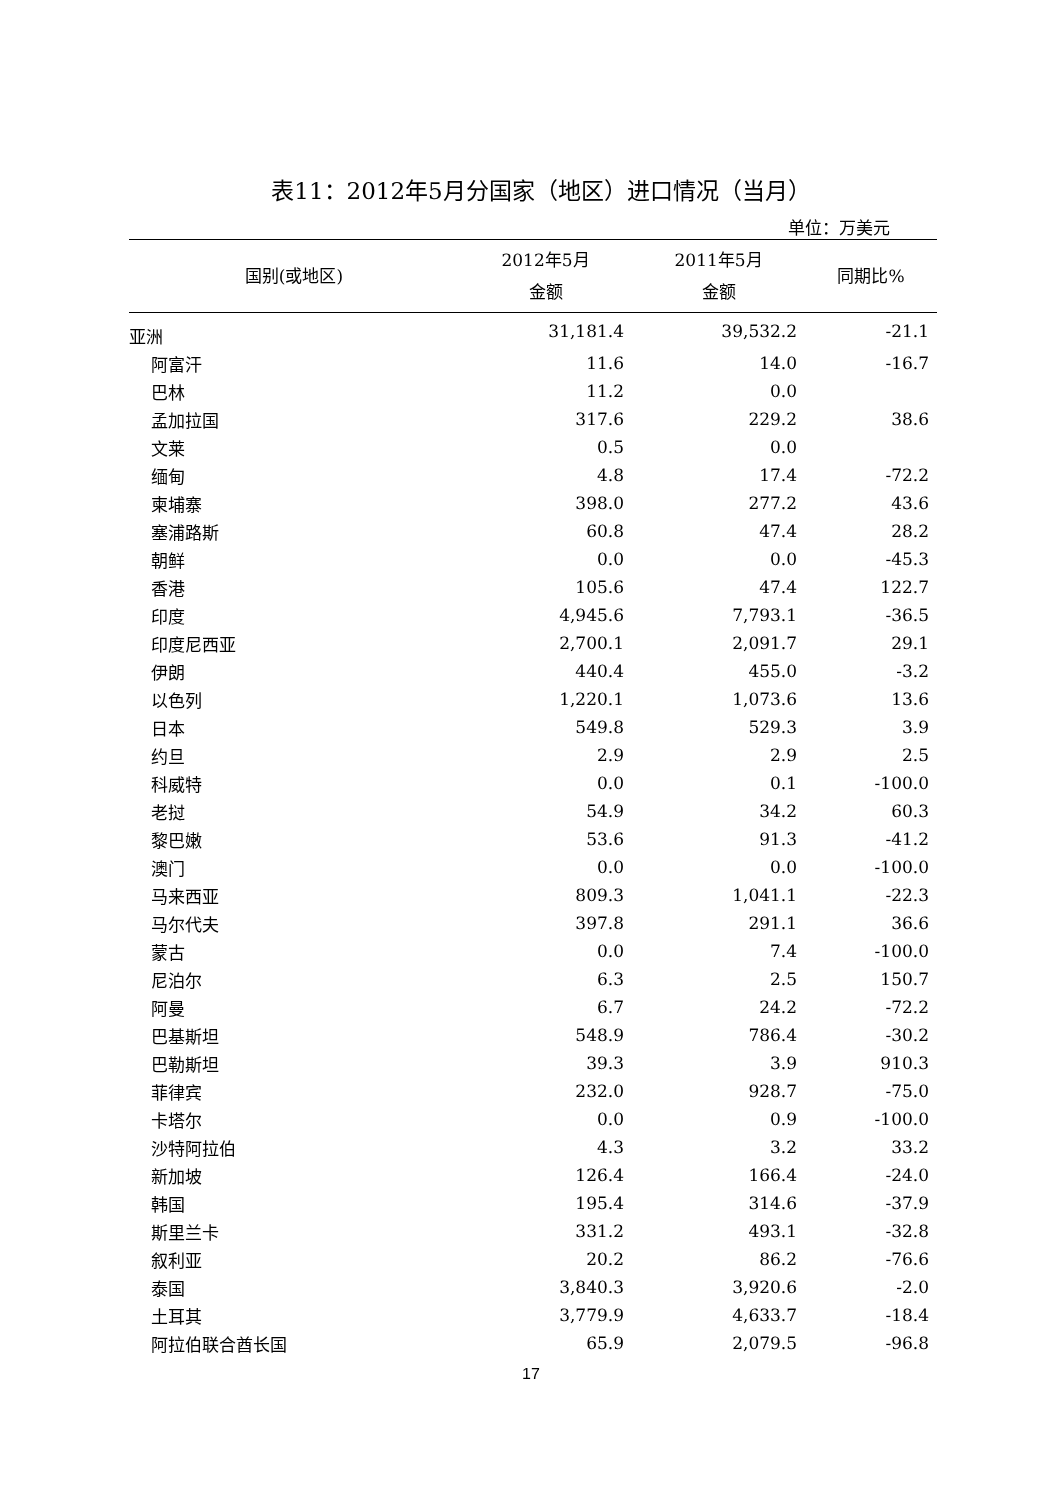表11：2012年5月分国家（地区）进口情况（当月）
单位：万美元
| 国别(或地区) | 2012年5月 金额 | 2011年5月 金额 | 同期比% |
| --- | --- | --- | --- |
| 亚洲 | 31,181.4 | 39,532.2 | -21.1 |
| 阿富汗 | 11.6 | 14.0 | -16.7 |
| 巴林 | 11.2 | 0.0 | |
| 孟加拉国 | 317.6 | 229.2 | 38.6 |
| 文莱 | 0.5 | 0.0 | |
| 缅甸 | 4.8 | 17.4 | -72.2 |
| 柬埔寨 | 398.0 | 277.2 | 43.6 |
| 塞浦路斯 | 60.8 | 47.4 | 28.2 |
| 朝鲜 | 0.0 | 0.0 | -45.3 |
| 香港 | 105.6 | 47.4 | 122.7 |
| 印度 | 4,945.6 | 7,793.1 | -36.5 |
| 印度尼西亚 | 2,700.1 | 2,091.7 | 29.1 |
| 伊朗 | 440.4 | 455.0 | -3.2 |
| 以色列 | 1,220.1 | 1,073.6 | 13.6 |
| 日本 | 549.8 | 529.3 | 3.9 |
| 约旦 | 2.9 | 2.9 | 2.5 |
| 科威特 | 0.0 | 0.1 | -100.0 |
| 老挝 | 54.9 | 34.2 | 60.3 |
| 黎巴嫩 | 53.6 | 91.3 | -41.2 |
| 澳门 | 0.0 | 0.0 | -100.0 |
| 马来西亚 | 809.3 | 1,041.1 | -22.3 |
| 马尔代夫 | 397.8 | 291.1 | 36.6 |
| 蒙古 | 0.0 | 7.4 | -100.0 |
| 尼泊尔 | 6.3 | 2.5 | 150.7 |
| 阿曼 | 6.7 | 24.2 | -72.2 |
| 巴基斯坦 | 548.9 | 786.4 | -30.2 |
| 巴勒斯坦 | 39.3 | 3.9 | 910.3 |
| 菲律宾 | 232.0 | 928.7 | -75.0 |
| 卡塔尔 | 0.0 | 0.9 | -100.0 |
| 沙特阿拉伯 | 4.3 | 3.2 | 33.2 |
| 新加坡 | 126.4 | 166.4 | -24.0 |
| 韩国 | 195.4 | 314.6 | -37.9 |
| 斯里兰卡 | 331.2 | 493.1 | -32.8 |
| 叙利亚 | 20.2 | 86.2 | -76.6 |
| 泰国 | 3,840.3 | 3,920.6 | -2.0 |
| 土耳其 | 3,779.9 | 4,633.7 | -18.4 |
| 阿拉伯联合酋长国 | 65.9 | 2,079.5 | -96.8 |
17